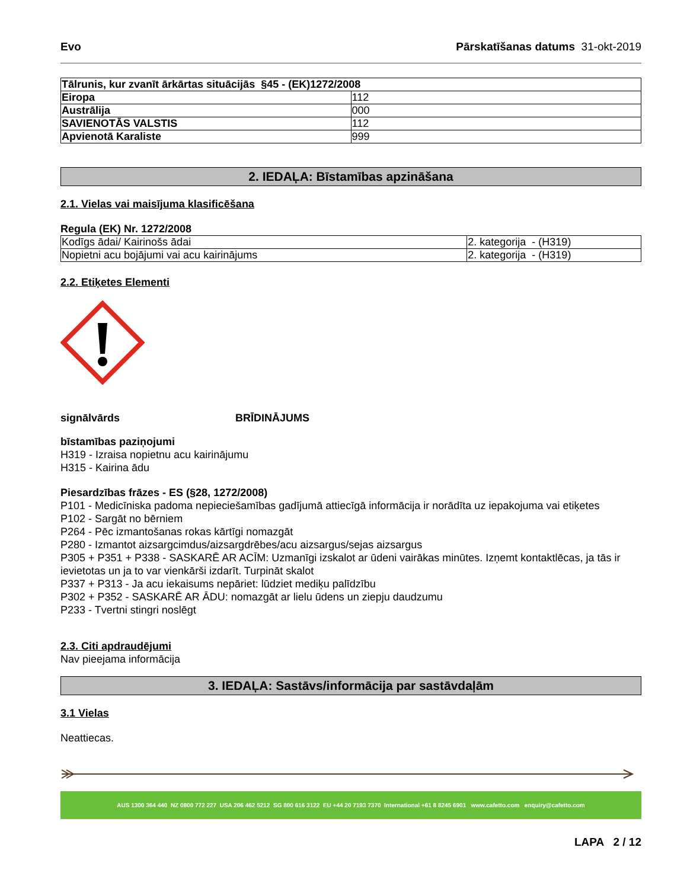Evo Pārskatīšanas datums 31-okt-2019
| Tālrunis, kur zvanīt ārkārtas situācijās §45 - (EK)1272/2008 | |
| --- | --- |
| Eiropa | 112 |
| Austrālija | 000 |
| SAVIENOTĀS VALSTIS | 112 |
| Apvienotā Karaliste | 999 |
2. IEDAĻA: Bīstamības apzināšana
2.1. Vielas vai maisījuma klasificēšana
Regula (EK) Nr. 1272/2008
| Kodīgs ādai/ Kairinošs ādai | 2. kategorija - (H319) |
| Nopietni acu bojājumi vai acu kairinājums | 2. kategorija - (H319) |
2.2. Etiķetes Elementi
signālvārds BRĪDINĀJUMS
bīstamības paziņojumi
H319 - Izraisa nopietnu acu kairinājumu
H315 - Kairina ādu
Piesardzības frāzes - ES (§28, 1272/2008)
P101 - Medicīniska padoma nepieciešamības gadījumā attiecīgā informācija ir norādīta uz iepakojuma vai etiķetes
P102 - Sargāt no bērniem
P264 - Pēc izmantošanas rokas kārtīgi nomazgāt
P280 - Izmantot aizsargcimdus/aizsargdrēbes/acu aizsargus/sejas aizsargus
P305 + P351 + P338 - SASKARĒ AR ACĪM: Uzmanīgi izskalot ar ūdeni vairākas minūtes. Izņemt kontaktlēcas, ja tās ir ievietotas un ja to var vienkārši izdarīt. Turpināt skalot
P337 + P313 - Ja acu iekaisums nepāriet: lūdziet mediķu palīdzību
P302 + P352 - SASKARĒ AR ĀDU: nomazgāt ar lielu ūdens un ziepju daudzumu
P233 - Tvertni stingri noslēgt
2.3. Citi apdraudējumi
Nav pieejama informācija
3. IEDAĻA: Sastāvs/informācija par sastāvdaļām
3.1 Vielas
Neattiecas.
AUS 1300 364 440 NZ 0800 772 227 USA 206 462 5212 SG 800 616 3122 EU +44 20 7193 7370 International +61 8 8245 6901 www.cafetto.com enquiry@cafetto.com
LAPA 2 / 12